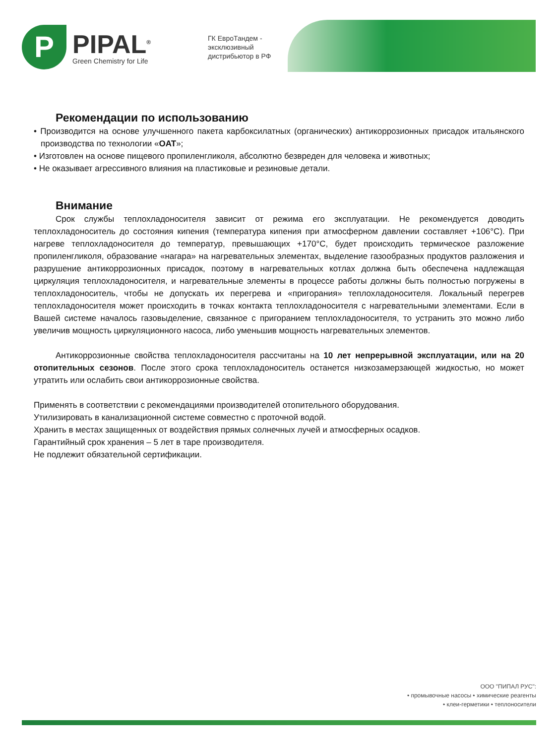P
PIPAL<sup>®</sup>
Green Chemistry for Life
ГК ЕвроТандем - эксклюзивный дистрибьютор в РФ
Рекомендации по использованию
• Производится на основе улучшенного пакета карбоксилатных (органических) антикоррозионных присадок итальянского производства по технологии «OAT»;
• Изготовлен на основе пищевого пропиленгликоля, абсолютно безвреден для человека и животных;
• Не оказывает агрессивного влияния на пластиковые и резиновые детали.
Внимание
Срок службы теплохладоносителя зависит от режима его эксплуатации. Не рекомендуется доводить теплохладоноситель до состояния кипения (температура кипения при атмосферном давлении составляет +106°C). При нагреве теплохладоносителя до температур, превышающих +170°C, будет происходить термическое разложение пропиленгликоля, образование «нагара» на нагревательных элементах, выделение газообразных продуктов разложения и разрушение антикоррозионных присадок, поэтому в нагревательных котлах должна быть обеспечена надлежащая циркуляция теплохладоносителя, и нагревательные элементы в процессе работы должны быть полностью погружены в теплохладоноситель, чтобы не допускать их перегрева и «пригорания» теплохладоносителя. Локальный перегрев теплохладоносителя может происходить в точках контакта теплохладоносителя с нагревательными элементами. Если в Вашей системе началось газовыделение, связанное с пригоранием теплохладоносителя, то устранить это можно либо увеличив мощность циркуляционного насоса, либо уменьшив мощность нагревательных элементов.
Антикоррозионные свойства теплохладоносителя рассчитаны на 10 лет непрерывной эксплуатации, или на 20 отопительных сезонов. После этого срока теплохладоноситель останется низкозамерзающей жидкостью, но может утратить или ослабить свои антикоррозионные свойства.
Применять в соответствии с рекомендациями производителей отопительного оборудования.
Утилизировать в канализационной системе совместно с проточной водой.
Хранить в местах защищенных от воздействия прямых солнечных лучей и атмосферных осадков.
Гарантийный срок хранения – 5 лет в таре производителя.
Не подлежит обязательной сертификации.
ООО "ПИПАЛ РУС":
• промывочные насосы • химические реагенты
• клеи-герметики • теплоносители